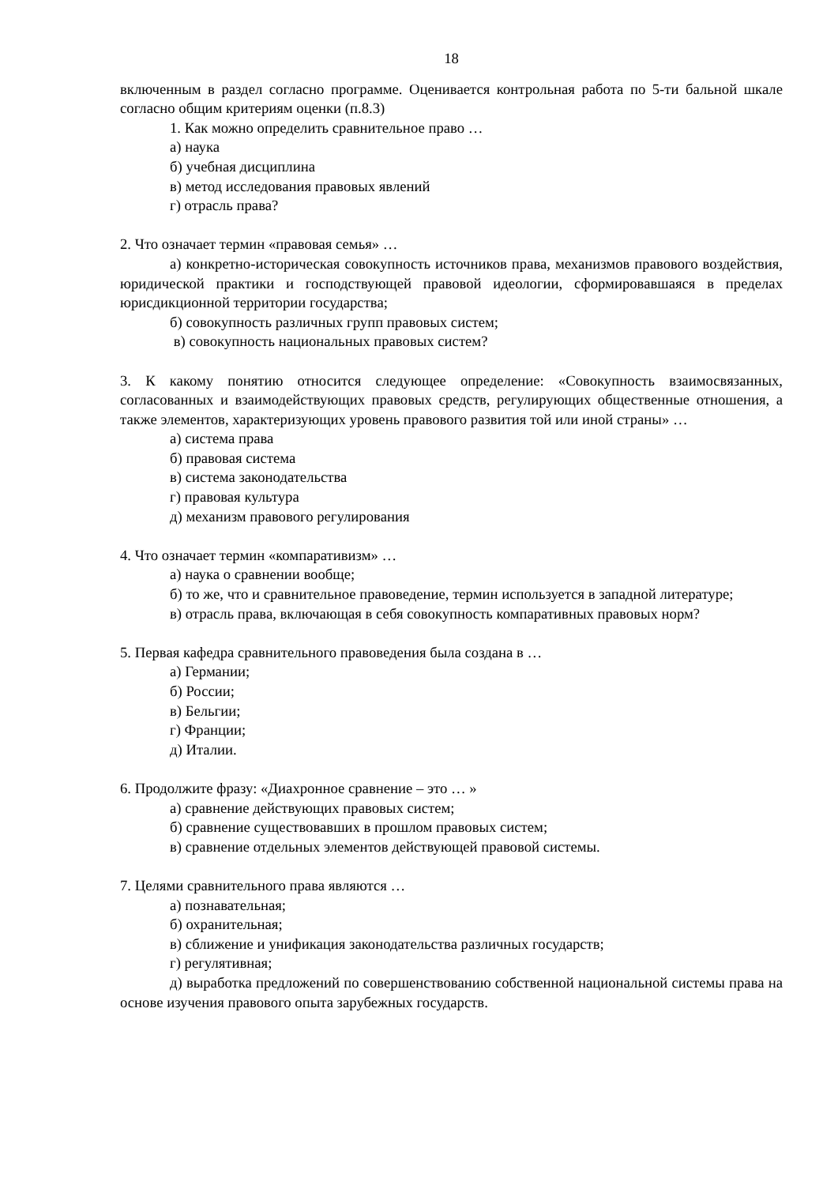18
включенным в раздел согласно программе. Оценивается контрольная работа по 5-ти бальной шкале согласно общим критериям оценки (п.8.3)
1. Как можно определить сравнительное право …
а) наука
б) учебная дисциплина
в) метод исследования правовых явлений
г) отрасль права?
2. Что означает термин «правовая семья» …
а) конкретно-историческая совокупность источников права, механизмов правового воздействия, юридической практики и господствующей правовой идеологии, сформировавшаяся в пределах юрисдикционной территории государства;
б) совокупность различных групп правовых систем;
в) совокупность национальных правовых систем?
3. К какому понятию относится следующее определение: «Совокупность взаимосвязанных, согласованных и взаимодействующих правовых средств, регулирующих общественные отношения, а также элементов, характеризующих уровень правового развития той или иной страны» …
а) система права
б) правовая система
в) система законодательства
г) правовая культура
д) механизм правового регулирования
4. Что означает термин «компаративизм» …
а) наука о сравнении вообще;
б) то же, что и сравнительное правоведение, термин используется в западной литературе;
в) отрасль права, включающая в себя совокупность компаративных правовых норм?
5. Первая кафедра сравнительного правоведения была создана в …
а) Германии;
б) России;
в) Бельгии;
г) Франции;
д) Италии.
6. Продолжите фразу: «Диахронное сравнение – это … »
а) сравнение действующих правовых систем;
б) сравнение существовавших в прошлом правовых систем;
в) сравнение отдельных элементов действующей правовой системы.
7. Целями сравнительного права являются …
а) познавательная;
б) охранительная;
в) сближение и унификация законодательства различных государств;
г) регулятивная;
д) выработка предложений по совершенствованию собственной национальной системы права на основе изучения правового опыта зарубежных государств.